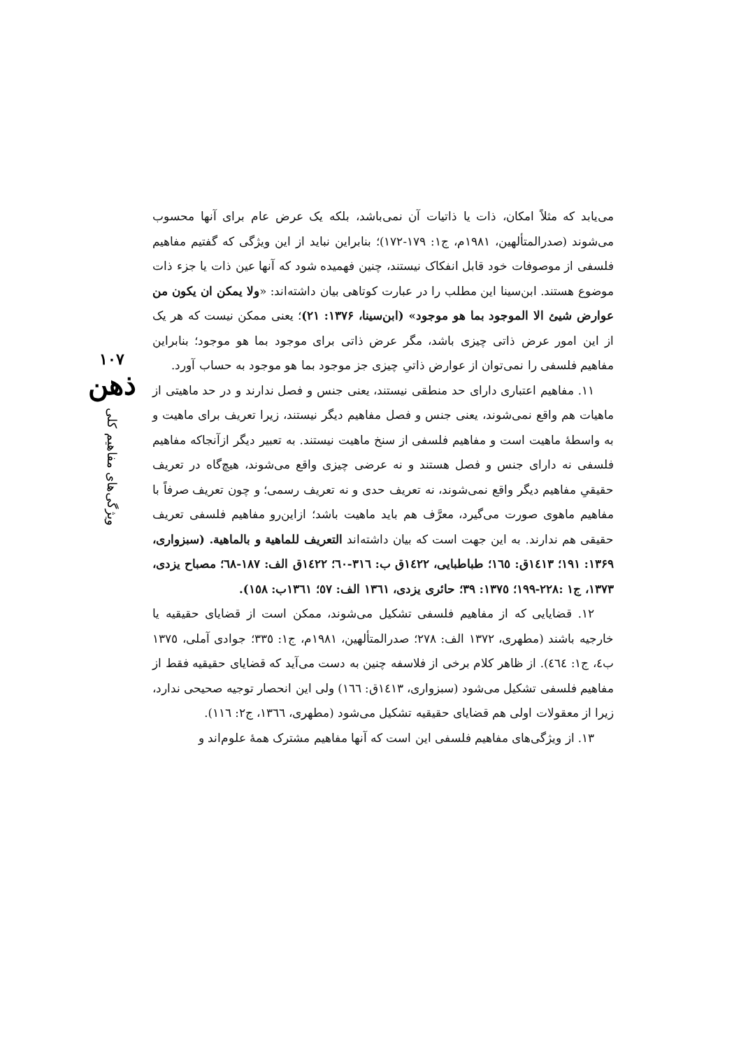می‌یابد که مثلاً امکان، ذات یا ذاتیات آن نمی‌باشد، بلکه یک عرض عام برای آنها محسوب می‌شوند (صدرالمتألهین، ۱۹۸۱م، ج۱: ۱۷۹-۱۷۲)؛ بنابراین نباید از این ویژگی که گفتیم مفاهیم فلسفی از موصوفات خود قابل انفکاک نیستند، چنین فهمیده شود که آنها عین ذات یا جزء ذات موضوع هستند. ابن‌سینا این مطلب را در عبارت کوتاهی بیان داشته‌اند: «ولا یمکن ان یکون من عوارض شیئ الا الموجود بما هو موجود» (ابن‌سینا، ۱۳۷۶: ۲۱)؛ یعنی ممکن نیست که هر یک از این امور عرض ذاتی چیزی باشد، مگر عرض ذاتی برای موجود بما هو موجود؛ بنابراین مفاهیم فلسفی را نمی‌توان از عوارض ذاتیِ چیزی جز موجود بما هو موجود به حساب آورد.
۱۱. مفاهیم اعتباری دارای حد منطقی نیستند، یعنی جنس و فصل ندارند و در حد ماهیتی از ماهیات هم واقع نمی‌شوند، یعنی جنس و فصل مفاهیم دیگر نیستند، زیرا تعریف برای ماهیت و به واسطهٔ ماهیت است و مفاهیم فلسفی از سنخ ماهیت نیستند. به تعبیر دیگر ازآنجاکه مفاهیم فلسفی نه دارای جنس و فصل هستند و نه عرضی چیزی واقع می‌شوند، هیچ‌گاه در تعریف حقیقیِ مفاهیم دیگر واقع نمی‌شوند، نه تعریف حدی و نه تعریف رسمی؛ و چون تعریف صرفاً با مفاهیم ماهوی صورت می‌گیرد، معرَّف هم باید ماهیت باشد؛ ازاین‌رو مفاهیم فلسفی تعریف حقیقی هم ندارند. به این جهت است که بیان داشته‌اند التعریف للماهیة و بالماهیة. (سبزواری، ۱۳۶۹: ۱۹۱؛ ۱٤۱۳ق: ۱٦٥؛ طباطبایی، ۱٤۲۲ق ب: ۳۱٦-٦۰؛ ۱٤۲۲ق الف: ۱۸۷-٦۸؛ مصباح یزدی، ۱۳۷۳، ج۱ :۲۲۸-۱۹۹؛ ۱۳۷٥: ۳۹؛ حائری یزدی، ۱۳٦۱ الف: ٥۷؛ ۱۳٦۱ب: ۱٥۸).
۱۲. قضایایی که از مفاهیم فلسفی تشکیل می‌شوند، ممکن است از قضایای حقیقیه یا خارجیه باشند (مطهری، ۱۳۷۲ الف: ۲۷۸؛ صدرالمتألهین، ۱۹۸۱م، ج۱: ۳۳٥؛ جوادی آملی، ۱۳۷٥ ب٤، ج۱: ٤٦٤). از ظاهر کلام برخی از فلاسفه چنین به دست می‌آید که قضایای حقیقیه فقط از مفاهیم فلسفی تشکیل می‌شود (سبزواری، ۱٤۱۳ق: ۱٦٦) ولی این انحصار توجیه صحیحی ندارد، زیرا از معقولات اولی هم قضایای حقیقیه تشکیل می‌شود (مطهری، ۱۳٦٦، ج۲: ۱۱٦).
۱۳. از ویژگی‌های مفاهیم فلسفی این است که آنها مفاهیم مشترک همهٔ علوم‌اند و
۱۰۷
ذهن
ویژگی‌های مفاهیم کلی